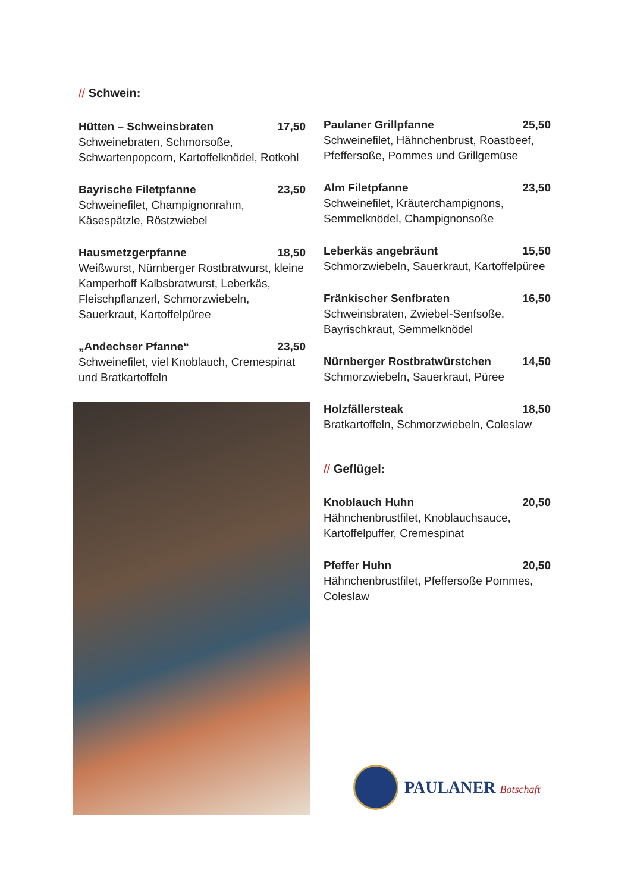// Schwein:
Hütten – Schweinsbraten 17,50
Schweinebraten, Schmorsoße, Schwartenpopcorn, Kartoffelknödel, Rotkohl
Bayrische Filetpfanne 23,50
Schweinefilet, Champignonrahm, Käsespätzle, Röstzwiebel
Hausmetzgerpfanne 18,50
Weißwurst, Nürnberger Rostbratwurst, kleine Kamperhoff Kalbsbratwurst, Leberkäs, Fleischpflanzerl, Schmorzwiebeln, Sauerkraut, Kartoffelpüree
„Andechser Pfanne“23,50
Schweinefilet, viel Knoblauch, Cremespinat und Bratkartoffeln
Paulaner Grillpfanne 25,50
Schweinefilet, Hähnchenbrust, Roastbeef, Pfeffersoße, Pommes und Grillgemüse
Alm Filetpfanne 23,50
Schweinefilet, Kräuterchampignons, Semmelknödel, Champignonsoße
Leberkäs angebräunt 15,50
Schmorzwiebeln, Sauerkraut, Kartoffelpüree
Fränkischer Senfbraten 16,50
Schweinsbraten, Zwiebel-Senfsoße, Bayrischkraut, Semmelknödel
Nürnberger Rostbratwürstchen 14,50
Schmorzwiebeln, Sauerkraut, Püree
Holzfällersteak 18,50
Bratkartoffeln, Schmorzwiebeln, Coleslaw
// Geflügel:
Knoblauch Huhn 20,50
Hähnchenbrustfilet, Knoblauchsauce, Kartoffelpuffer, Cremespinat
Pfeffer Huhn 20,50
Hähnchenbrustfilet, Pfeffersoße Pommes, Coleslaw
PAULANER Botschaft